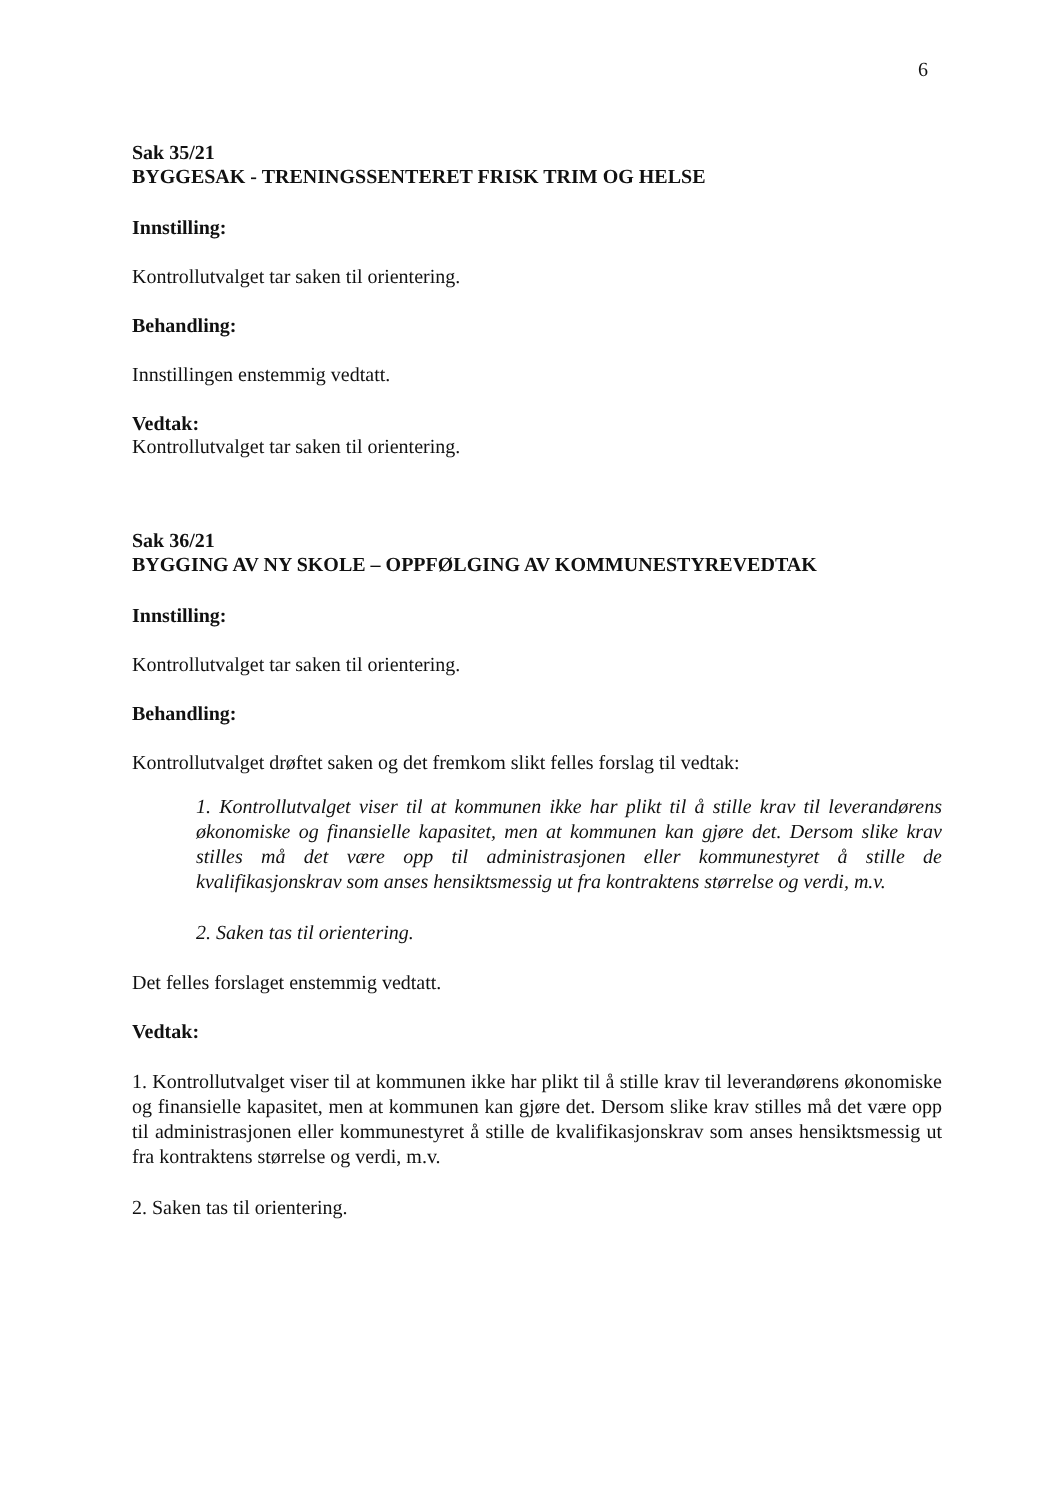6
Sak 35/21
BYGGESAK - TRENINGSSENTERET FRISK TRIM OG HELSE
Innstilling:
Kontrollutvalget tar saken til orientering.
Behandling:
Innstillingen enstemmig vedtatt.
Vedtak:
Kontrollutvalget tar saken til orientering.
Sak 36/21
BYGGING AV NY SKOLE – OPPFØLGING AV KOMMUNESTYREVEDTAK
Innstilling:
Kontrollutvalget tar saken til orientering.
Behandling:
Kontrollutvalget drøftet saken og det fremkom slikt felles forslag til vedtak:
1. Kontrollutvalget viser til at kommunen ikke har plikt til å stille krav til leverandørens økonomiske og finansielle kapasitet, men at kommunen kan gjøre det. Dersom slike krav stilles må det være opp til administrasjonen eller kommunestyret å stille de kvalifikasjonskrav som anses hensiktsmessig ut fra kontraktens størrelse og verdi, m.v.
2. Saken tas til orientering.
Det felles forslaget enstemmig vedtatt.
Vedtak:
1. Kontrollutvalget viser til at kommunen ikke har plikt til å stille krav til leverandørens økonomiske og finansielle kapasitet, men at kommunen kan gjøre det. Dersom slike krav stilles må det være opp til administrasjonen eller kommunestyret å stille de kvalifikasjonskrav som anses hensiktsmessig ut fra kontraktens størrelse og verdi, m.v.
2. Saken tas til orientering.